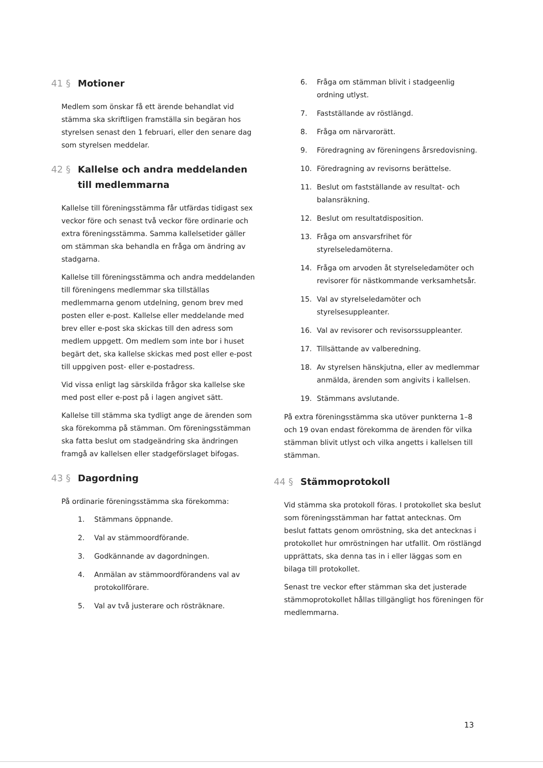41 § Motioner
Medlem som önskar få ett ärende behandlat vid stämma ska skriftligen framställa sin begäran hos styrelsen senast den 1 februari, eller den senare dag som styrelsen meddelar.
42 § Kallelse och andra meddelanden till medlemmarna
Kallelse till föreningsstämma får utfärdas tidigast sex veckor före och senast två veckor före ordinarie och extra föreningsstämma. Samma kallelsetider gäller om stämman ska behandla en fråga om ändring av stadgarna.
Kallelse till föreningsstämma och andra meddelanden till föreningens medlemmar ska tillställas medlemmarna genom utdelning, genom brev med posten eller e-post. Kallelse eller meddelande med brev eller e-post ska skickas till den adress som medlem uppgett. Om medlem som inte bor i huset begärt det, ska kallelse skickas med post eller e-post till uppgiven post- eller e-postadress.
Vid vissa enligt lag särskilda frågor ska kallelse ske med post eller e-post på i lagen angivet sätt.
Kallelse till stämma ska tydligt ange de ärenden som ska förekomma på stämman. Om föreningsstämman ska fatta beslut om stadgeändring ska ändringen framgå av kallelsen eller stadgeförslaget bifogas.
43 § Dagordning
På ordinarie föreningsstämma ska förekomma:
1. Stämmans öppnande.
2. Val av stämmoordförande.
3. Godkännande av dagordningen.
4. Anmälan av stämmoordförandens val av protokollförare.
5. Val av två justerare och rösträknare.
6. Fråga om stämman blivit i stadgeenlig ordning utlyst.
7. Fastställande av röstlängd.
8. Fråga om närvarorätt.
9. Föredragning av föreningens årsredovisning.
10. Föredragning av revisorns berättelse.
11. Beslut om fastställande av resultat- och balansräkning.
12. Beslut om resultatdisposition.
13. Fråga om ansvarsfrihet för styrelseledamöterna.
14. Fråga om arvoden åt styrelseledamöter och revisorer för nästkommande verksamhetsår.
15. Val av styrelseledamöter och styrelsesuppleanter.
16. Val av revisorer och revisorssuppleanter.
17. Tillsättande av valberedning.
18. Av styrelsen hänskjutna, eller av medlemmar anmälda, ärenden som angivits i kallelsen.
19. Stämmans avslutande.
På extra föreningsstämma ska utöver punkterna 1–8 och 19 ovan endast förekomma de ärenden för vilka stämman blivit utlyst och vilka angetts i kallelsen till stämman.
44 § Stämmoprotokoll
Vid stämma ska protokoll föras. I protokollet ska beslut som föreningsstämman har fattat antecknas. Om beslut fattats genom omröstning, ska det antecknas i protokollet hur omröstningen har utfallit. Om röstlängd upprättats, ska denna tas in i eller läggas som en bilaga till protokollet.
Senast tre veckor efter stämman ska det justerade stämmoprotokollet hållas tillgängligt hos föreningen för medlemmarna.
13